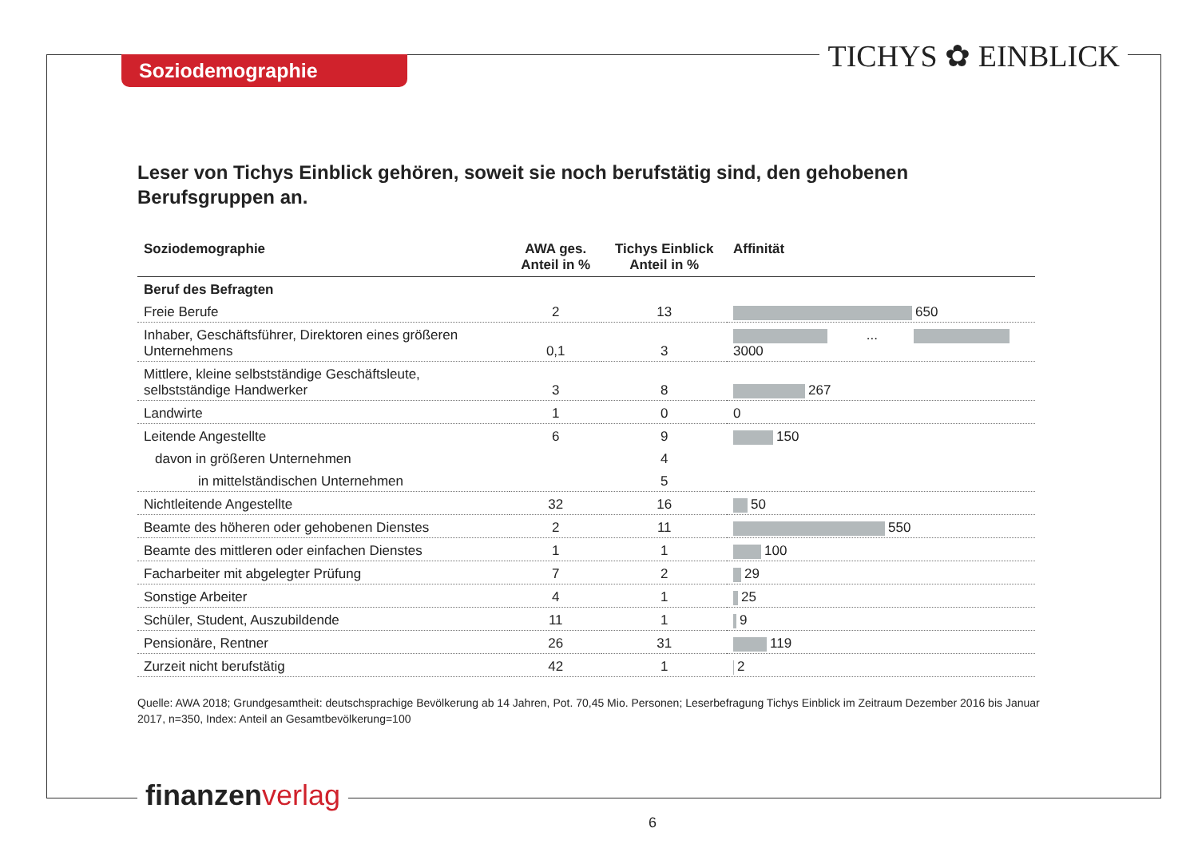Soziodemographie TICHYS ✿ EINBLICK
Leser von Tichys Einblick gehören, soweit sie noch berufstätig sind, den gehobenen Berufsgruppen an.
| Soziodemographie | AWA ges. Anteil in % | Tichys Einblick Anteil in % | Affinität |
| --- | --- | --- | --- |
| Beruf des Befragten | | | |
| Freie Berufe | 2 | 13 | 650 |
| Inhaber, Geschäftsführer, Direktoren eines größeren Unternehmens | 0,1 | 3 | ... 3000 |
| Mittlere, kleine selbstständige Geschäftsleute, selbstständige Handwerker | 3 | 8 | 267 |
| Landwirte | 1 | 0 | 0 |
| Leitende Angestellte | 6 | 9 | 150 |
| davon in größeren Unternehmen | | 4 | |
| in mittelständischen Unternehmen | | 5 | |
| Nichtleitende Angestellte | 32 | 16 | 50 |
| Beamte des höheren oder gehobenen Dienstes | 2 | 11 | 550 |
| Beamte des mittleren oder einfachen Dienstes | 1 | 1 | 100 |
| Facharbeiter mit abgelegter Prüfung | 7 | 2 | 29 |
| Sonstige Arbeiter | 4 | 1 | 25 |
| Schüler, Student, Auszubildende | 11 | 1 | 9 |
| Pensionäre, Rentner | 26 | 31 | 119 |
| Zurzeit nicht berufstätig | 42 | 1 | 2 |
Quelle: AWA 2018; Grundgesamtheit: deutschsprachige Bevölkerung ab 14 Jahren, Pot. 70,45 Mio. Personen; Leserbefragung Tichys Einblick im Zeitraum Dezember 2016 bis Januar 2017, n=350, Index: Anteil an Gesamtbevölkerung=100
finanzenverlag
6